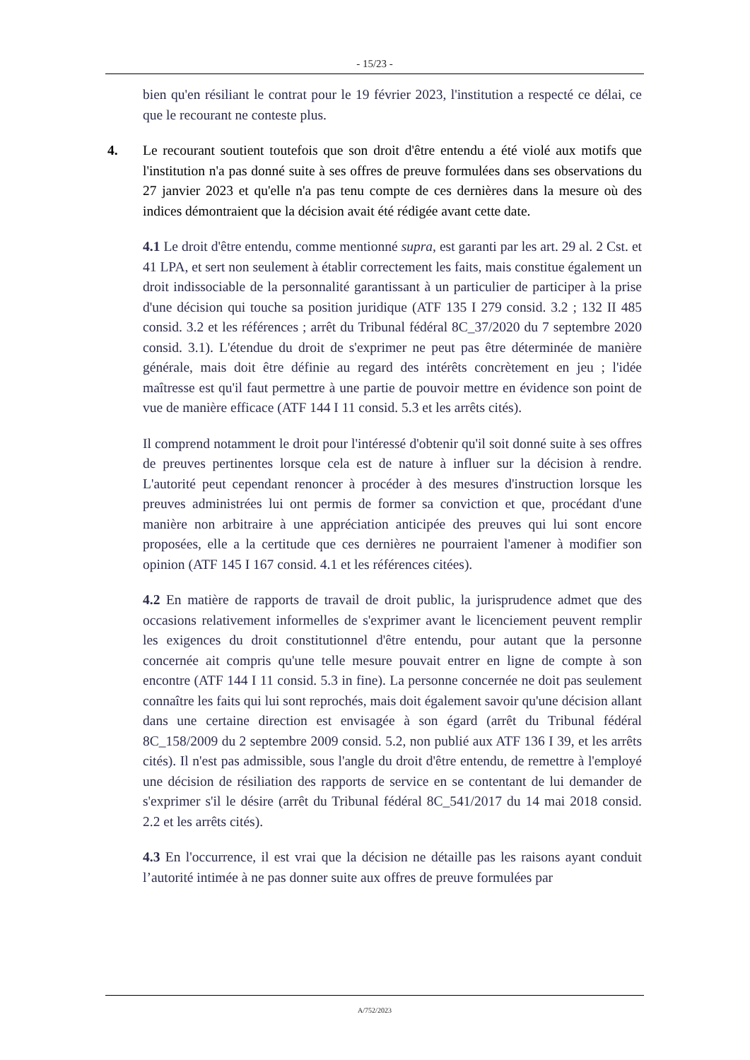- 15/23 -
bien qu'en résiliant le contrat pour le 19 février 2023, l'institution a respecté ce délai, ce que le recourant ne conteste plus.
4. Le recourant soutient toutefois que son droit d'être entendu a été violé aux motifs que l'institution n'a pas donné suite à ses offres de preuve formulées dans ses observations du 27 janvier 2023 et qu'elle n'a pas tenu compte de ces dernières dans la mesure où des indices démontraient que la décision avait été rédigée avant cette date.
4.1 Le droit d'être entendu, comme mentionné supra, est garanti par les art. 29 al. 2 Cst. et 41 LPA, et sert non seulement à établir correctement les faits, mais constitue également un droit indissociable de la personnalité garantissant à un particulier de participer à la prise d'une décision qui touche sa position juridique (ATF 135 I 279 consid. 3.2 ; 132 II 485 consid. 3.2 et les références ; arrêt du Tribunal fédéral 8C_37/2020 du 7 septembre 2020 consid. 3.1). L'étendue du droit de s'exprimer ne peut pas être déterminée de manière générale, mais doit être définie au regard des intérêts concrètement en jeu ; l'idée maîtresse est qu'il faut permettre à une partie de pouvoir mettre en évidence son point de vue de manière efficace (ATF 144 I 11 consid. 5.3 et les arrêts cités).
Il comprend notamment le droit pour l'intéressé d'obtenir qu'il soit donné suite à ses offres de preuves pertinentes lorsque cela est de nature à influer sur la décision à rendre. L'autorité peut cependant renoncer à procéder à des mesures d'instruction lorsque les preuves administrées lui ont permis de former sa conviction et que, procédant d'une manière non arbitraire à une appréciation anticipée des preuves qui lui sont encore proposées, elle a la certitude que ces dernières ne pourraient l'amener à modifier son opinion (ATF 145 I 167 consid. 4.1 et les références citées).
4.2 En matière de rapports de travail de droit public, la jurisprudence admet que des occasions relativement informelles de s'exprimer avant le licenciement peuvent remplir les exigences du droit constitutionnel d'être entendu, pour autant que la personne concernée ait compris qu'une telle mesure pouvait entrer en ligne de compte à son encontre (ATF 144 I 11 consid. 5.3 in fine). La personne concernée ne doit pas seulement connaître les faits qui lui sont reprochés, mais doit également savoir qu'une décision allant dans une certaine direction est envisagée à son égard (arrêt du Tribunal fédéral 8C_158/2009 du 2 septembre 2009 consid. 5.2, non publié aux ATF 136 I 39, et les arrêts cités). Il n'est pas admissible, sous l'angle du droit d'être entendu, de remettre à l'employé une décision de résiliation des rapports de service en se contentant de lui demander de s'exprimer s'il le désire (arrêt du Tribunal fédéral 8C_541/2017 du 14 mai 2018 consid. 2.2 et les arrêts cités).
4.3 En l'occurrence, il est vrai que la décision ne détaille pas les raisons ayant conduit l’autorité intimée à ne pas donner suite aux offres de preuve formulées par
A/752/2023